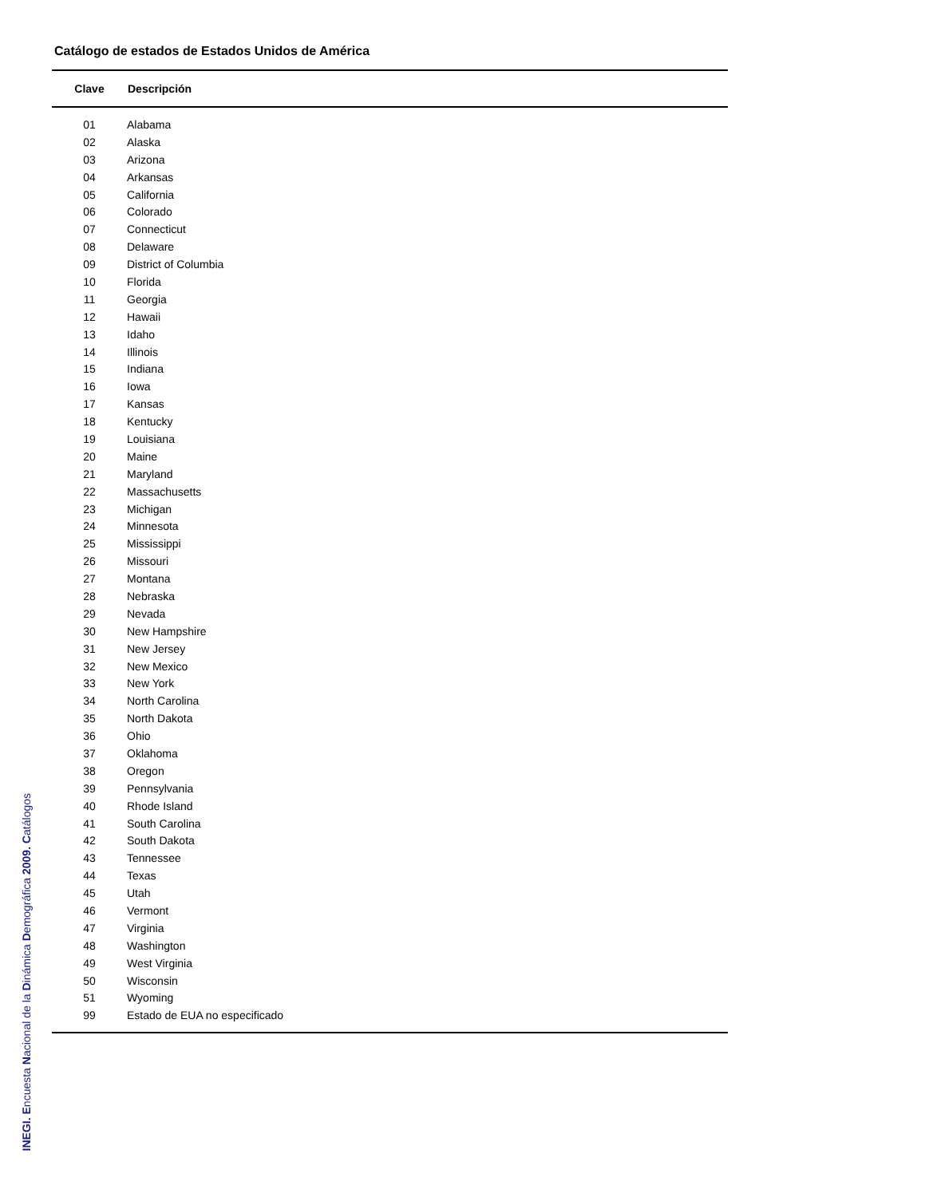Catálogo de estados de Estados Unidos de América
| Clave | Descripción |
| --- | --- |
| 01 | Alabama |
| 02 | Alaska |
| 03 | Arizona |
| 04 | Arkansas |
| 05 | California |
| 06 | Colorado |
| 07 | Connecticut |
| 08 | Delaware |
| 09 | District of Columbia |
| 10 | Florida |
| 11 | Georgia |
| 12 | Hawaii |
| 13 | Idaho |
| 14 | Illinois |
| 15 | Indiana |
| 16 | Iowa |
| 17 | Kansas |
| 18 | Kentucky |
| 19 | Louisiana |
| 20 | Maine |
| 21 | Maryland |
| 22 | Massachusetts |
| 23 | Michigan |
| 24 | Minnesota |
| 25 | Mississippi |
| 26 | Missouri |
| 27 | Montana |
| 28 | Nebraska |
| 29 | Nevada |
| 30 | New Hampshire |
| 31 | New Jersey |
| 32 | New Mexico |
| 33 | New York |
| 34 | North Carolina |
| 35 | North Dakota |
| 36 | Ohio |
| 37 | Oklahoma |
| 38 | Oregon |
| 39 | Pennsylvania |
| 40 | Rhode Island |
| 41 | South Carolina |
| 42 | South Dakota |
| 43 | Tennessee |
| 44 | Texas |
| 45 | Utah |
| 46 | Vermont |
| 47 | Virginia |
| 48 | Washington |
| 49 | West Virginia |
| 50 | Wisconsin |
| 51 | Wyoming |
| 99 | Estado de EUA no especificado |
INEGI. Encuesta Nacional de la Dinámica Demográfica 2009. Catálogos